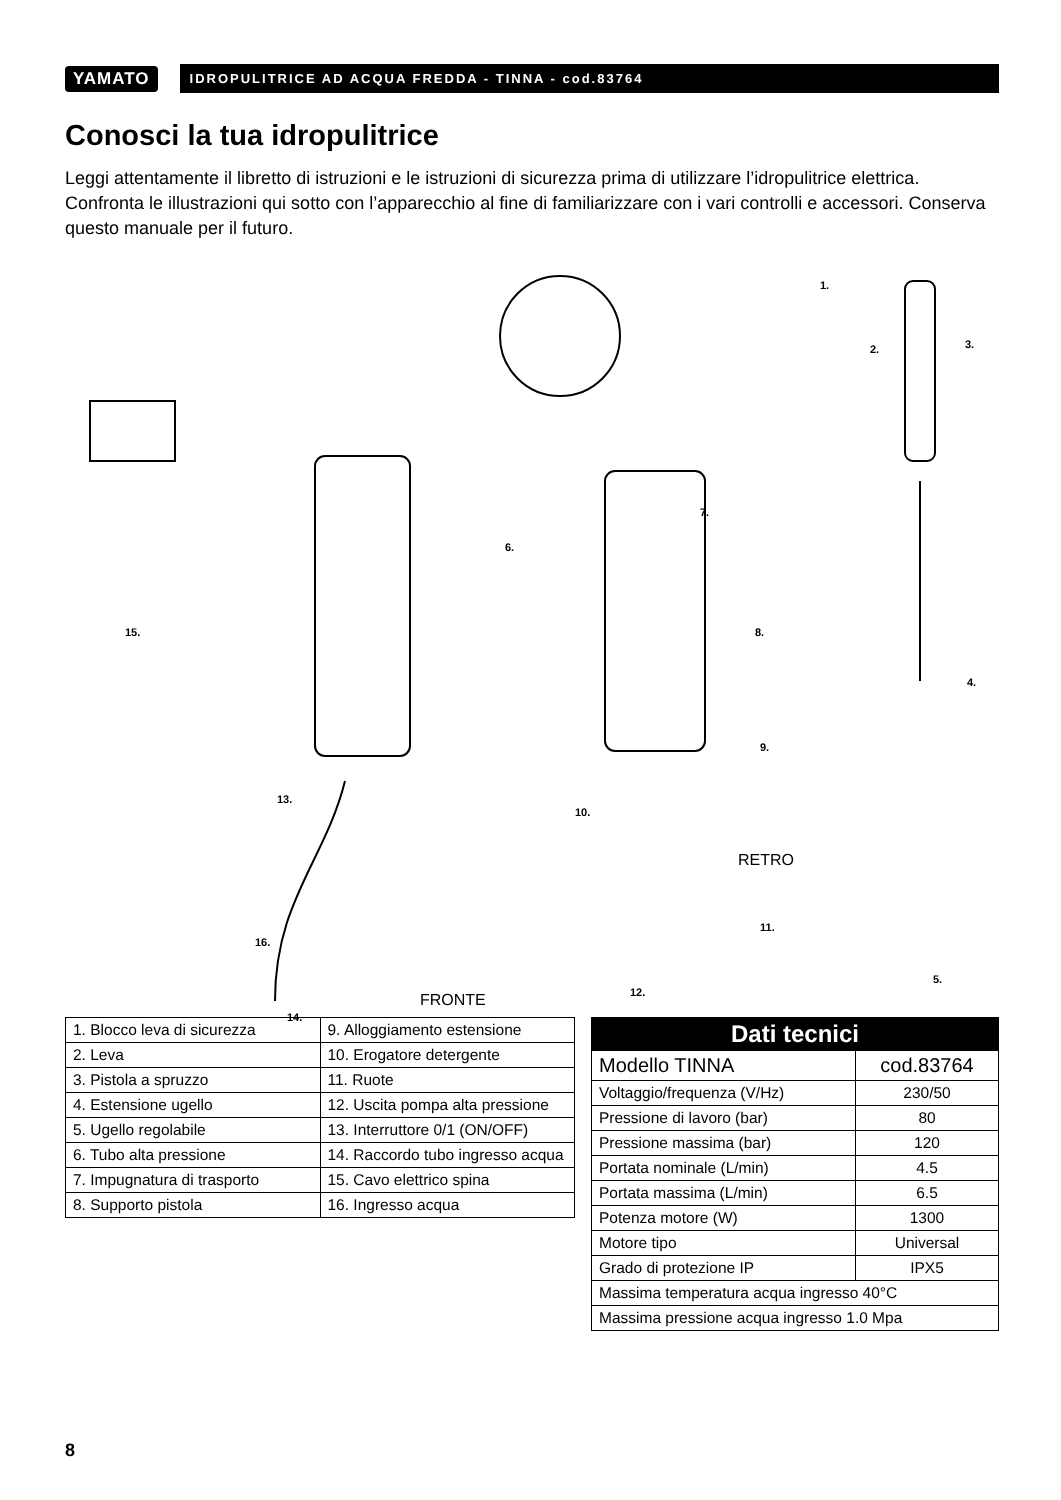YAMATO
IDROPULITRICE AD ACQUA FREDDA - TINNA - cod.83764
Conosci la tua idropulitrice
Leggi attentamente il libretto di istruzioni e le istruzioni di sicurezza prima di utilizzare l’idropulitrice elettrica. Confronta le illustrazioni qui sotto con l’apparecchio al fine di familiarizzare con i vari controlli e accessori. Conserva questo manuale per il futuro.
1.
2. 3.
4.
5.
6.
7.
8.
9.
10.
11.
12.
13.
14.
15.
16.
RETRO
FRONTE
| 1. Blocco leva di sicurezza | 9. Alloggiamento estensione |
| 2. Leva | 10. Erogatore detergente |
| 3. Pistola a spruzzo | 11. Ruote |
| 4. Estensione ugello | 12. Uscita pompa alta pressione |
| 5. Ugello regolabile | 13. Interruttore 0/1 (ON/OFF) |
| 6. Tubo alta pressione | 14. Raccordo tubo ingresso acqua |
| 7. Impugnatura di trasporto | 15. Cavo elettrico spina |
| 8. Supporto pistola | 16. Ingresso acqua |
| Dati tecnici | |
| --- | --- |
| Modello TINNA | cod.83764 |
| Voltaggio/frequenza (V/Hz) | 230/50 |
| Pressione di lavoro (bar) | 80 |
| Pressione massima (bar) | 120 |
| Portata nominale (L/min) | 4.5 |
| Portata massima (L/min) | 6.5 |
| Potenza motore (W) | 1300 |
| Motore tipo | Universal |
| Grado di protezione IP | IPX5 |
| Massima temperatura acqua ingresso 40°C | |
| Massima pressione acqua ingresso 1.0 Mpa | |
8